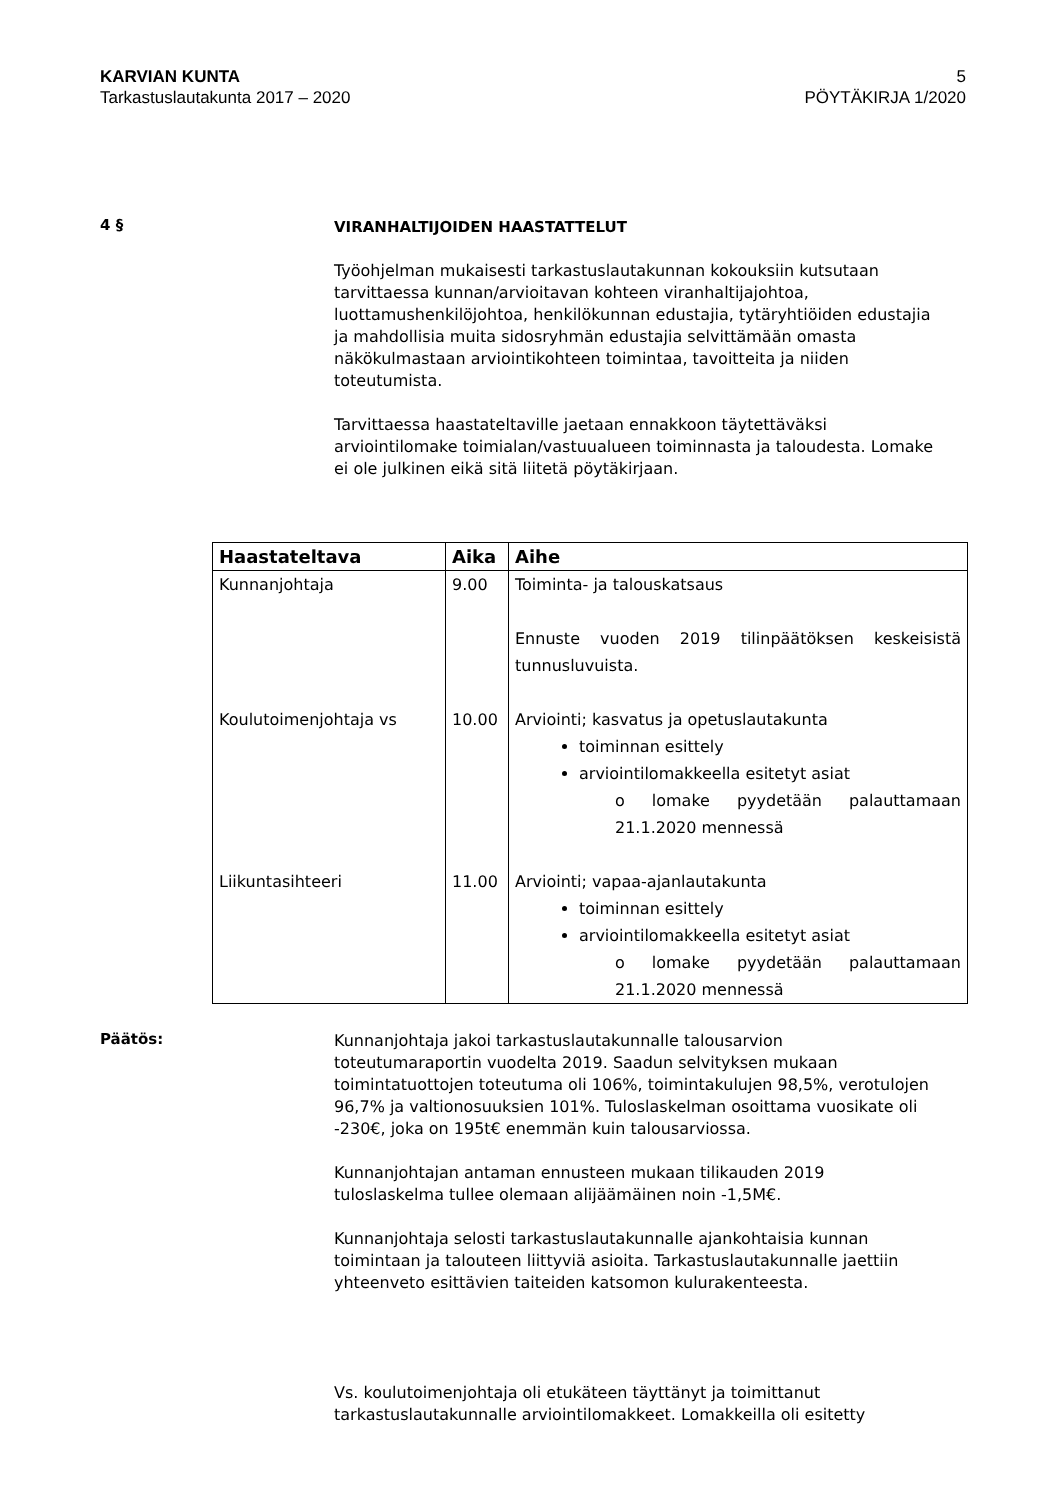KARVIAN KUNTA
Tarkastuslautakunta 2017 – 2020
5
PÖYTÄKIRJA 1/2020
4 §
VIRANHALTIJOIDEN HAASTATTELUT
Työohjelman mukaisesti tarkastuslautakunnan kokouksiin kutsutaan tarvittaessa kunnan/arvioitavan kohteen viranhaltijajohtoa, luottamushenkilöjohtoa, henkilökunnan edustajia, tytäryhtiöiden edustajia ja mahdollisia muita sidosryhmän edustajia selvittämään omasta näkökulmastaan arviointikohteen toimintaa, tavoitteita ja niiden toteutumista.
Tarvittaessa haastateltaville jaetaan ennakkoon täytettäväksi arviointilomake toimialan/vastuualueen toiminnasta ja taloudesta. Lomake ei ole julkinen eikä sitä liitetä pöytäkirjaan.
| Haastateltava | Aika | Aihe |
| --- | --- | --- |
| Kunnanjohtaja | 9.00 | Toiminta- ja talouskatsaus Ennuste vuoden 2019 tilinpäätöksen keskeisistä tunnusluvuista. |
| Koulutoimenjohtaja vs | 10.00 | Arviointi; kasvatus ja opetuslautakunta toiminnan esittely arviointilomakkeella esitetyt asiat o lomake pyydetään palauttamaan 21.1.2020 mennessä |
| Liikuntasihteeri | 11.00 | Arviointi; vapaa-ajanlautakunta toiminnan esittely arviointilomakkeella esitetyt asiat o lomake pyydetään palauttamaan 21.1.2020 mennessä |
Päätös:
Kunnanjohtaja jakoi tarkastuslautakunnalle talousarvion toteutumaraportin vuodelta 2019. Saadun selvityksen mukaan toimintatuottojen toteutuma oli 106%, toimintakulujen 98,5%, verotulojen 96,7% ja valtionosuuksien 101%. Tuloslaskelman osoittama vuosikate oli -230€, joka on 195t€ enemmän kuin talousarviossa.
Kunnanjohtajan antaman ennusteen mukaan tilikauden 2019 tuloslaskelma tullee olemaan alijäämäinen noin -1,5M€.
Kunnanjohtaja selosti tarkastuslautakunnalle ajankohtaisia kunnan toimintaan ja talouteen liittyviä asioita. Tarkastuslautakunnalle jaettiin yhteenveto esittävien taiteiden katsomon kulurakenteesta.
Vs. koulutoimenjohtaja oli etukäteen täyttänyt ja toimittanut tarkastuslautakunnalle arviointilomakkeet. Lomakkeilla oli esitetty